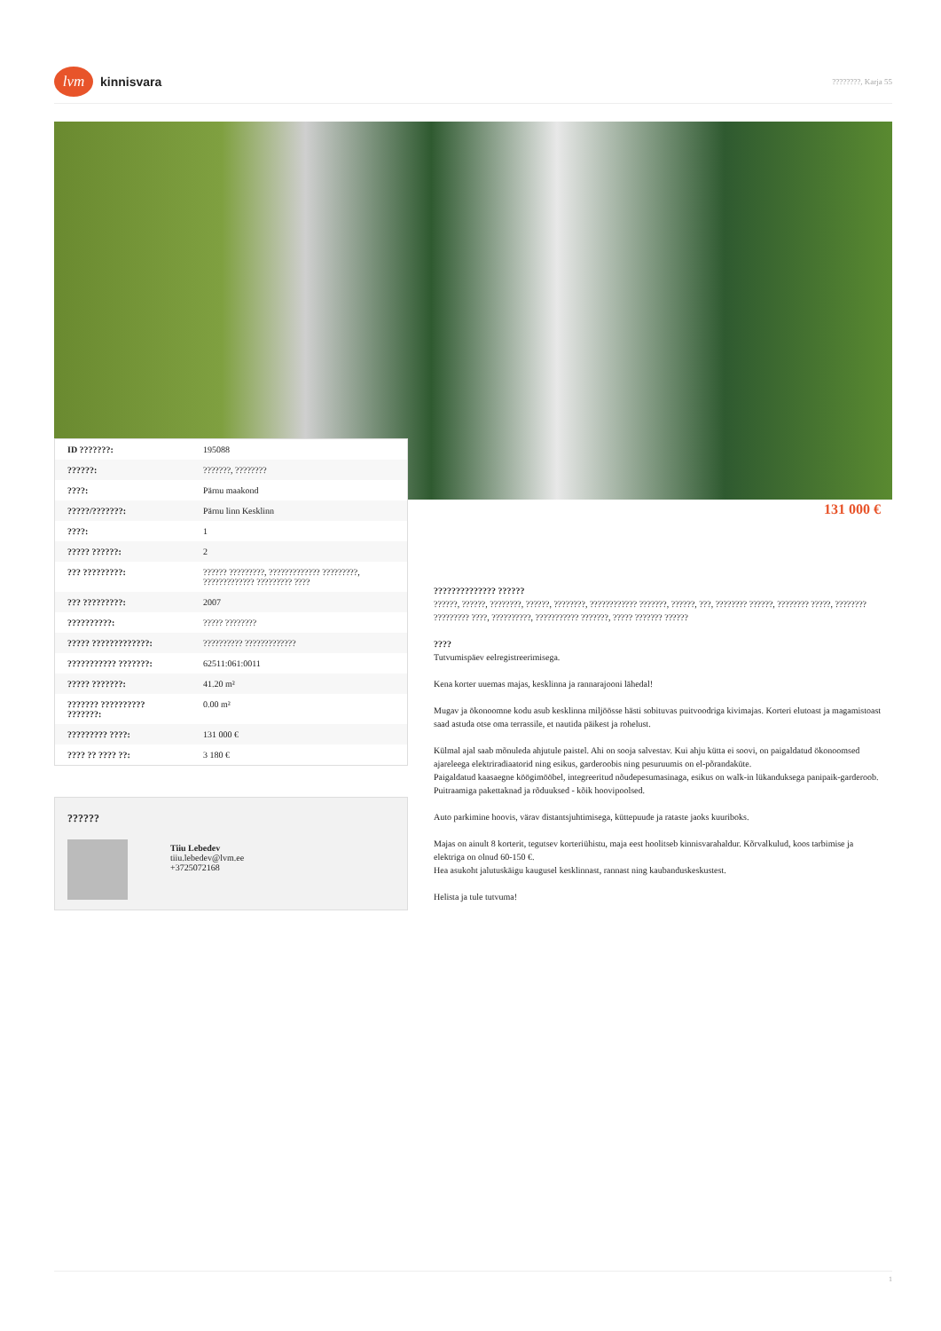lvm
kinnisvara
????????, Karja 55
| ID ???????: | 195088 |
| ??????: | ???????, ???????? |
| ????: | Pärnu maakond |
| ?????/???????: | Pärnu linn Kesklinn |
| ????: | 1 |
| ????? ??????: | 2 |
| ??? ?????????: | ?????? ?????????, ????????????? ?????????, ????????????? ????????? ???? |
| ??? ?????????: | 2007 |
| ??????????: | ????? ???????? |
| ????? ?????????????: | ?????????? ????????????? |
| ??????????? ???????: | 62511:061:0011 |
| ????? ???????: | 41.20 m² |
| ??????? ?????????? ???????: | 0.00 m² |
| ????????? ????: | 131 000 € |
| ???? ?? ???? ??: | 3 180 € |
131 000 €
??????
Tiiu Lebedev
tiiu.lebedev@lvm.ee
+3725072168
?????????????? ??????
??????, ??????, ????????, ??????, ????????, ???????????? ???????, ??????, ???, ???????? ??????, ???????? ?????, ???????? ????????? ????, ??????????, ??????????? ???????, ????? ??????? ??????
????
Tutvumispäev eelregistreerimisega.
Kena korter uuemas majas, kesklinna ja rannarajooni lähedal!
Mugav ja ökonoomne kodu asub kesklinna miljöösse hästi sobituvas puitvoodriga kivimajas. Korteri elutoast ja magamistoast saad astuda otse oma terrassile, et nautida päikest ja rohelust.
Külmal ajal saab mõnuleda ahjutule paistel. Ahi on sooja salvestav. Kui ahju kütta ei soovi, on paigaldatud ökonoomsed ajareleega elektriradiaatorid ning esikus, garderoobis ning pesuruumis on el-põrandaküte.
Paigaldatud kaasaegne köögimööbel, integreeritud nõudepesumasinaga, esikus on walk-in lükanduksega panipaik-garderoob.
Puitraamiga pakettaknad ja rõduuksed - kõik hoovipoolsed.
Auto parkimine hoovis, värav distantsjuhtimisega, küttepuude ja rataste jaoks kuuriboks.
Majas on ainult 8 korterit, tegutsev korteriühistu, maja eest hoolitseb kinnisvarahaldur. Kõrvalkulud, koos tarbimise ja elektriga on olnud 60-150 €.
Hea asukoht jalutuskäigu kaugusel kesklinnast, rannast ning kaubanduskeskustest.
Helista ja tule tutvuma!
1